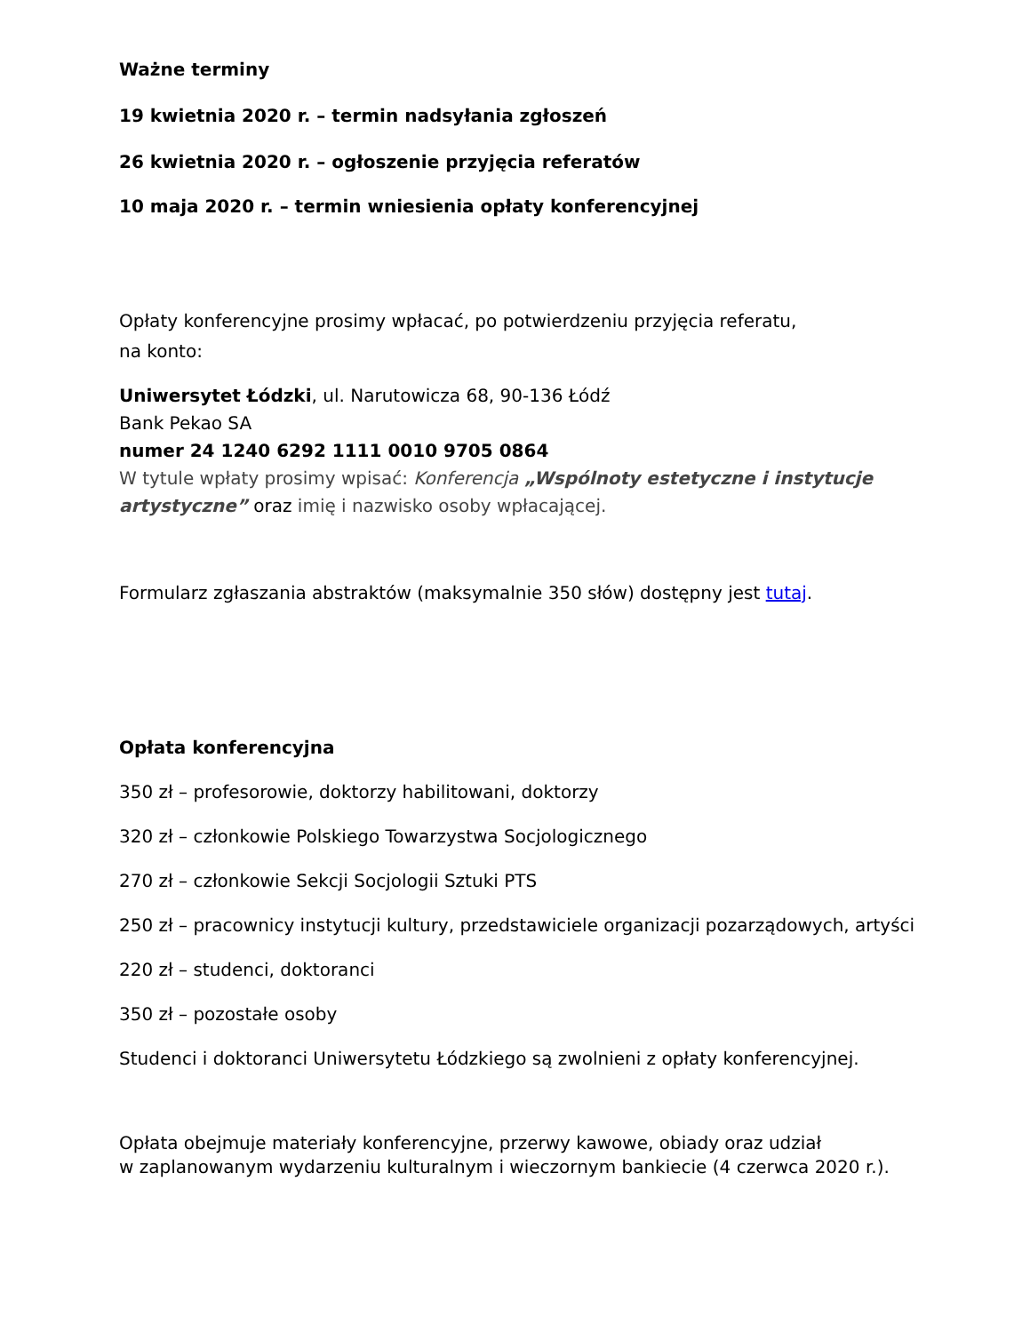Ważne terminy
19 kwietnia 2020 r. – termin nadsyłania zgłoszeń
26 kwietnia 2020 r. – ogłoszenie przyjęcia referatów
10 maja 2020 r. – termin wniesienia opłaty konferencyjnej
Opłaty konferencyjne prosimy wpłacać, po potwierdzeniu przyjęcia referatu,
na konto:
Uniwersytet Łódzki, ul. Narutowicza 68, 90-136 Łódź
Bank Pekao SA
numer 24 1240 6292 1111 0010 9705 0864
W tytule wpłaty prosimy wpisać: Konferencja „Wspólnoty estetyczne i instytucje artystyczne” oraz imię i nazwisko osoby wpłacającej.
Formularz zgłaszania abstraktów (maksymalnie 350 słów) dostępny jest tutaj.
Opłata konferencyjna
350 zł – profesorowie, doktorzy habilitowani, doktorzy
320 zł – członkowie Polskiego Towarzystwa Socjologicznego
270 zł – członkowie Sekcji Socjologii Sztuki PTS
250 zł – pracownicy instytucji kultury, przedstawiciele organizacji pozarządowych, artyści
220 zł – studenci, doktoranci
350 zł – pozostałe osoby
Studenci i doktoranci Uniwersytetu Łódzkiego są zwolnieni z opłaty konferencyjnej.
Opłata obejmuje materiały konferencyjne, przerwy kawowe, obiady oraz udział
w zaplanowanym wydarzeniu kulturalnym i wieczornym bankiecie (4 czerwca 2020 r.).